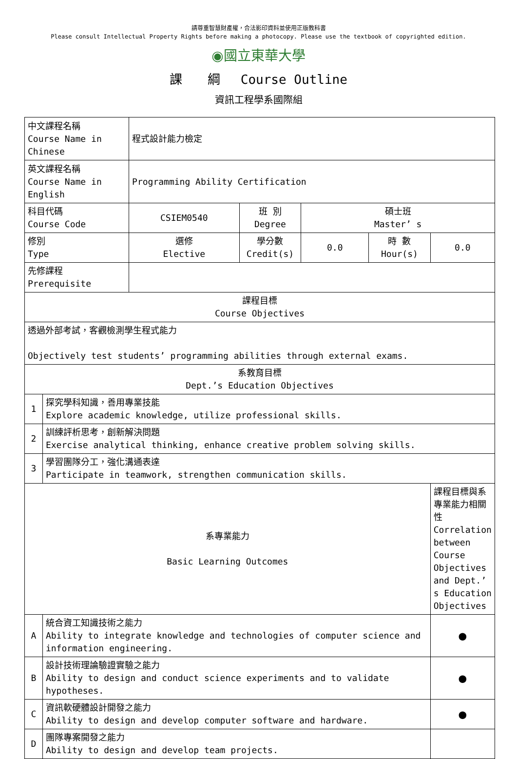請尊重智慧財產權，合法影印資料並使用正版教科書
Please consult Intellectual Property Rights before making a photocopy. Please use the textbook of copyrighted edition.
◉國立東華大學
課　　綱　 Course Outline
資訊工程學系國際組
| 中文課程名稱 Course Name in Chinese | | 程式設計能力檢定 | | | | |
| 英文課程名稱 Course Name in English | | Programming Ability Certification | | | | |
| 科目代碼 Course Code | | CSIEM0540 | 班 別 Degree | 碩士班 Master’ s | | |
| 修別 Type | | 選修 Elective | 學分數 Credit(s) | 0.0 | 時 數 Hour(s) | 0.0 |
| 先修課程 Prerequisite | | | | | | |
| 課程目標 Course Objectives | | | | | | |
| 透過外部考試，客觀檢測學生程式能力 Objectively test students’ programming abilities through external exams. | | | | | | |
| 系教育目標 Dept.’s Education Objectives | | | | | | |
| 1 | 探究學科知識，善用專業技能 Explore academic knowledge, utilize professional skills. | | | | | |
| 2 | 訓練評析思考，創新解決問題 Exercise analytical thinking, enhance creative problem solving skills. | | | | | |
| 3 | 學習團隊分工，強化溝通表達 Participate in teamwork, strengthen communication skills. | | | | | |
| 系專業能力 Basic Learning Outcomes | | | | | | 課程目標與系專業能力相關性 Correlation between Course Objectives and Dept.’ s Education Objectives |
| A | 統合資工知識技術之能力 Ability to integrate knowledge and technologies of computer science and information engineering. | | | | | ● |
| B | 設計技術理論驗證實驗之能力 Ability to design and conduct science experiments and to validate hypotheses. | | | | | ● |
| C | 資訊軟硬體設計開發之能力 Ability to design and develop computer software and hardware. | | | | | ● |
| D | 團隊專案開發之能力 Ability to design and develop team projects. | | | | | |